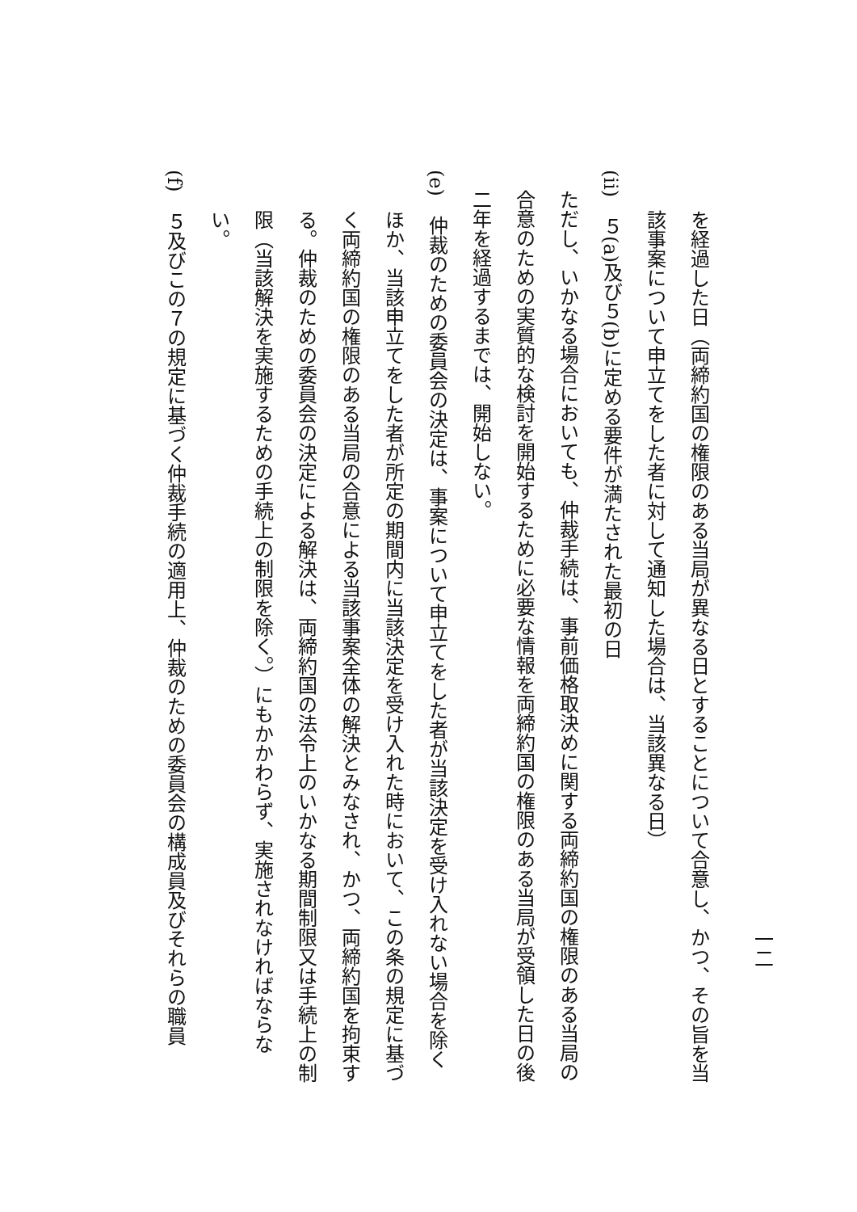一二
を経過した日（両締約国の権限のある当局が異なる日とすることについて合意し、かつ、その旨を当該事案について申立てをした者に対して通知した場合は、当該異なる日）
(ii)　５(a)及び５(b)に定める要件が満たされた最初の日
ただし、いかなる場合においても、仲裁手続は、事前価格取決めに関する両締約国の権限のある当局の合意のための実質的な検討を開始するために必要な情報を両締約国の権限のある当局が受領した日の後二年を経過するまでは、開始しない。
(e)　仲裁のための委員会の決定は、事案について申立てをした者が当該決定を受け入れない場合を除くほか、当該申立てをした者が所定の期間内に当該決定を受け入れた時において、この条の規定に基づく両締約国の権限のある当局の合意による当該事案全体の解決とみなされ、かつ、両締約国を拘束する。仲裁のための委員会の決定による解決は、両締約国の法令上のいかなる期間制限又は手続上の制限（当該解決を実施するための手続上の制限を除く。）にもかかわらず、実施されなければならない。
(f)　５及びこの７の規定に基づく仲裁手続の適用上、仲裁のための委員会の構成員及びそれらの職員